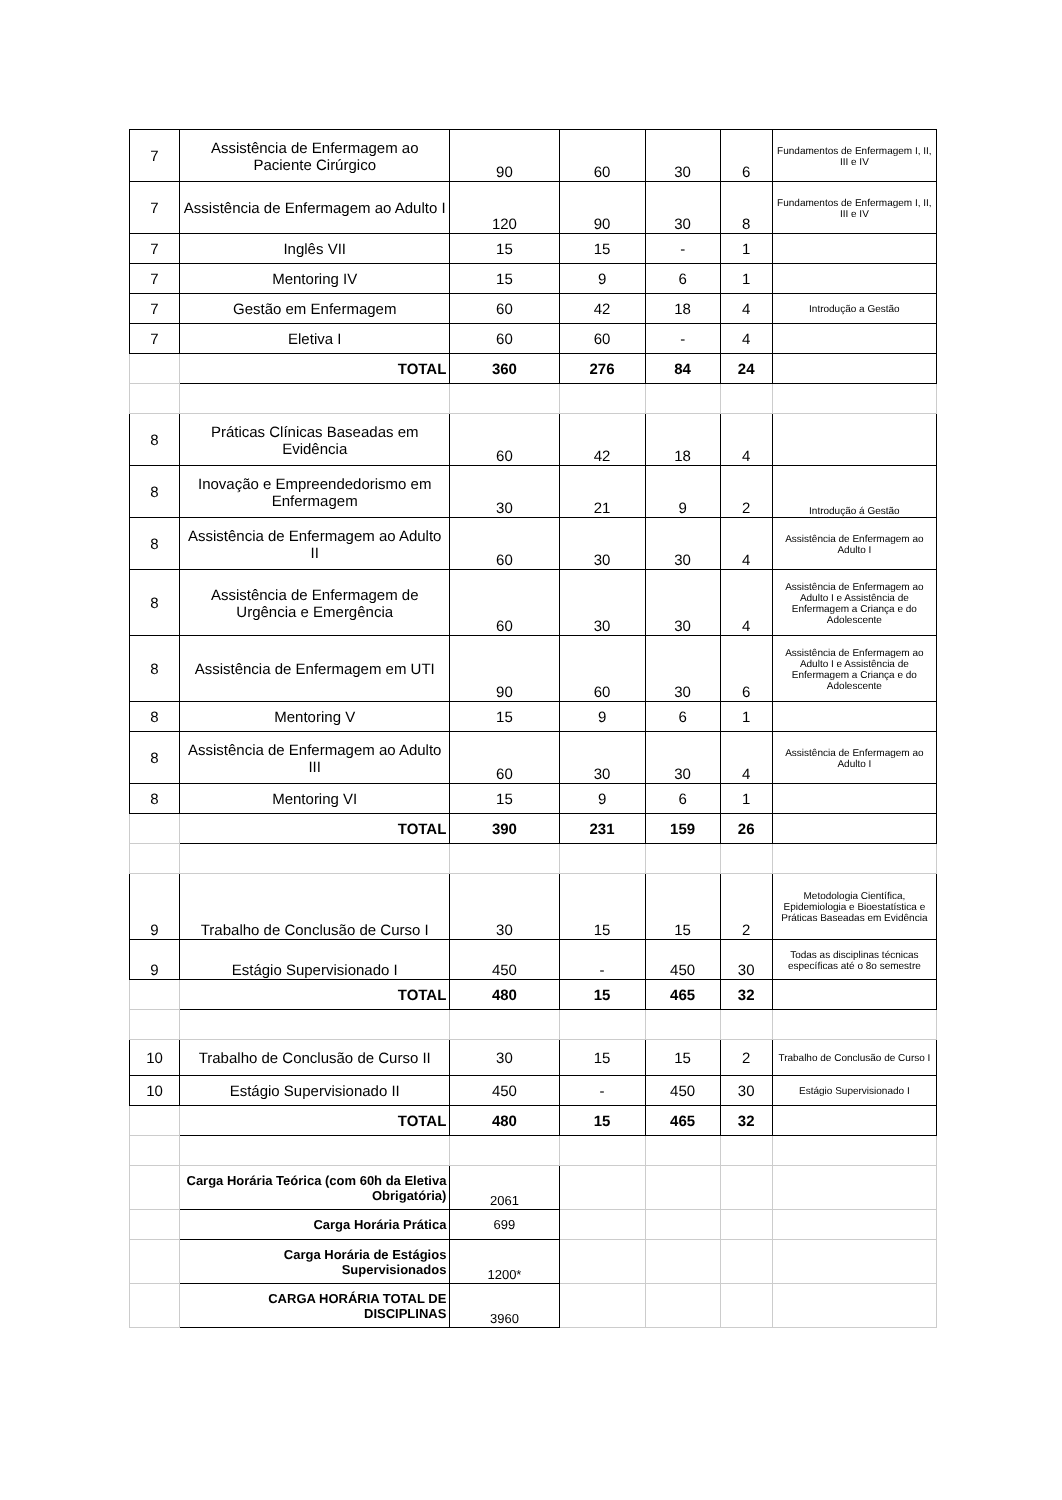| 7 | Assistência de Enfermagem ao Paciente Cirúrgico | 90 | 60 | 30 | 6 | Fundamentos de Enfermagem I, II, III e IV |
| 7 | Assistência de Enfermagem ao Adulto I | 120 | 90 | 30 | 8 | Fundamentos de Enfermagem I, II, III e IV |
| 7 | Inglês VII | 15 | 15 | - | 1 | |
| 7 | Mentoring IV | 15 | 9 | 6 | 1 | |
| 7 | Gestão em Enfermagem | 60 | 42 | 18 | 4 | Introdução a Gestão |
| 7 | Eletiva I | 60 | 60 | - | 4 | |
| | TOTAL | 360 | 276 | 84 | 24 | |
| 8 | Práticas Clínicas Baseadas em Evidência | 60 | 42 | 18 | 4 | |
| 8 | Inovação e Empreendedorismo em Enfermagem | 30 | 21 | 9 | 2 | Introdução á Gestão |
| 8 | Assistência de Enfermagem ao Adulto II | 60 | 30 | 30 | 4 | Assistência de Enfermagem ao Adulto I |
| 8 | Assistência de Enfermagem de Urgência e Emergência | 60 | 30 | 30 | 4 | Assistência de Enfermagem ao Adulto I e Assistência de Enfermagem a Criança e do Adolescente |
| 8 | Assistência de Enfermagem em UTI | 90 | 60 | 30 | 6 | Assistência de Enfermagem ao Adulto I e Assistência de Enfermagem a Criança e do Adolescente |
| 8 | Mentoring V | 15 | 9 | 6 | 1 | |
| 8 | Assistência de Enfermagem ao Adulto III | 60 | 30 | 30 | 4 | Assistência de Enfermagem ao Adulto I |
| 8 | Mentoring VI | 15 | 9 | 6 | 1 | |
| | TOTAL | 390 | 231 | 159 | 26 | |
| 9 | Trabalho de Conclusão de Curso I | 30 | 15 | 15 | 2 | Metodologia Científica, Epidemiologia e Bioestatística e Práticas Baseadas em Evidência |
| 9 | Estágio Supervisionado I | 450 | - | 450 | 30 | Todas as disciplinas técnicas específicas até o 8o semestre |
| | TOTAL | 480 | 15 | 465 | 32 | |
| 10 | Trabalho de Conclusão de Curso II | 30 | 15 | 15 | 2 | Trabalho de Conclusão de Curso I |
| 10 | Estágio Supervisionado II | 450 | - | 450 | 30 | Estágio Supervisionado I |
| | TOTAL | 480 | 15 | 465 | 32 | |
| | Carga Horária Teórica (com 60h da Eletiva Obrigatória) | 2061 | | | | |
| | Carga Horária Prática | 699 | | | | |
| | Carga Horária de Estágios Supervisionados | 1200* | | | | |
| | CARGA HORÁRIA TOTAL DE DISCIPLINAS | 3960 | | | | |